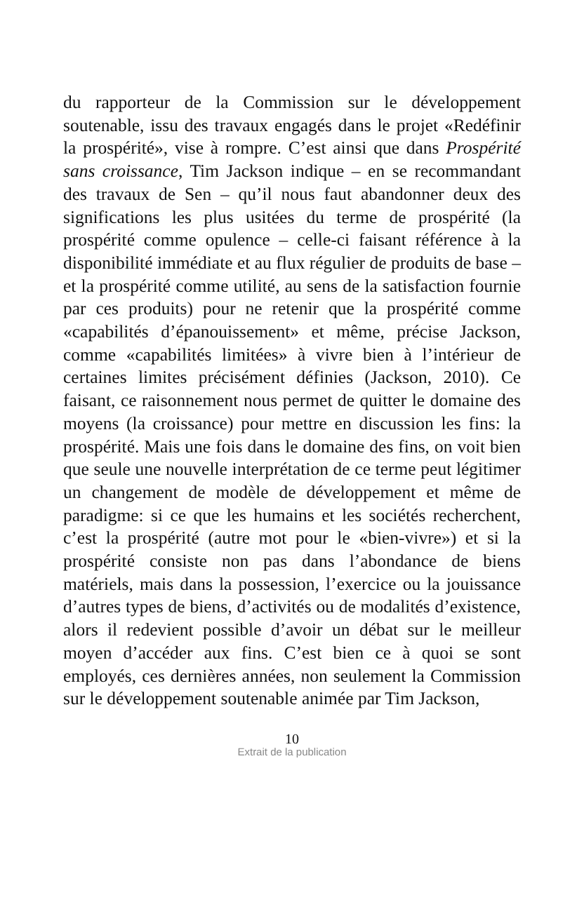du rapporteur de la Commission sur le développement soutenable, issu des travaux engagés dans le projet «Redéfinir la prospérité», vise à rompre. C’est ainsi que dans Prospérité sans croissance, Tim Jackson indique – en se recommandant des travaux de Sen – qu’il nous faut abandonner deux des significations les plus usitées du terme de prospérité (la prospérité comme opulence – celle-ci faisant référence à la disponibilité immédiate et au flux régulier de produits de base – et la prospérité comme utilité, au sens de la satisfaction fournie par ces produits) pour ne retenir que la prospérité comme «capabilités d’épanouissement» et même, précise Jackson, comme «capabilités limitées» à vivre bien à l’intérieur de certaines limites précisément définies (Jackson, 2010). Ce faisant, ce raisonnement nous permet de quitter le domaine des moyens (la croissance) pour mettre en discussion les fins: la prospérité. Mais une fois dans le domaine des fins, on voit bien que seule une nouvelle interprétation de ce terme peut légitimer un changement de modèle de développement et même de paradigme: si ce que les humains et les sociétés recherchent, c’est la prospérité (autre mot pour le «bien-vivre») et si la prospérité consiste non pas dans l’abondance de biens matériels, mais dans la possession, l’exercice ou la jouissance d’autres types de biens, d’activités ou de modalités d’existence, alors il redevient possible d’avoir un débat sur le meilleur moyen d’accéder aux fins. C’est bien ce à quoi se sont employés, ces dernières années, non seulement la Commission sur le développement soutenable animée par Tim Jackson,
10
Extrait de la publication